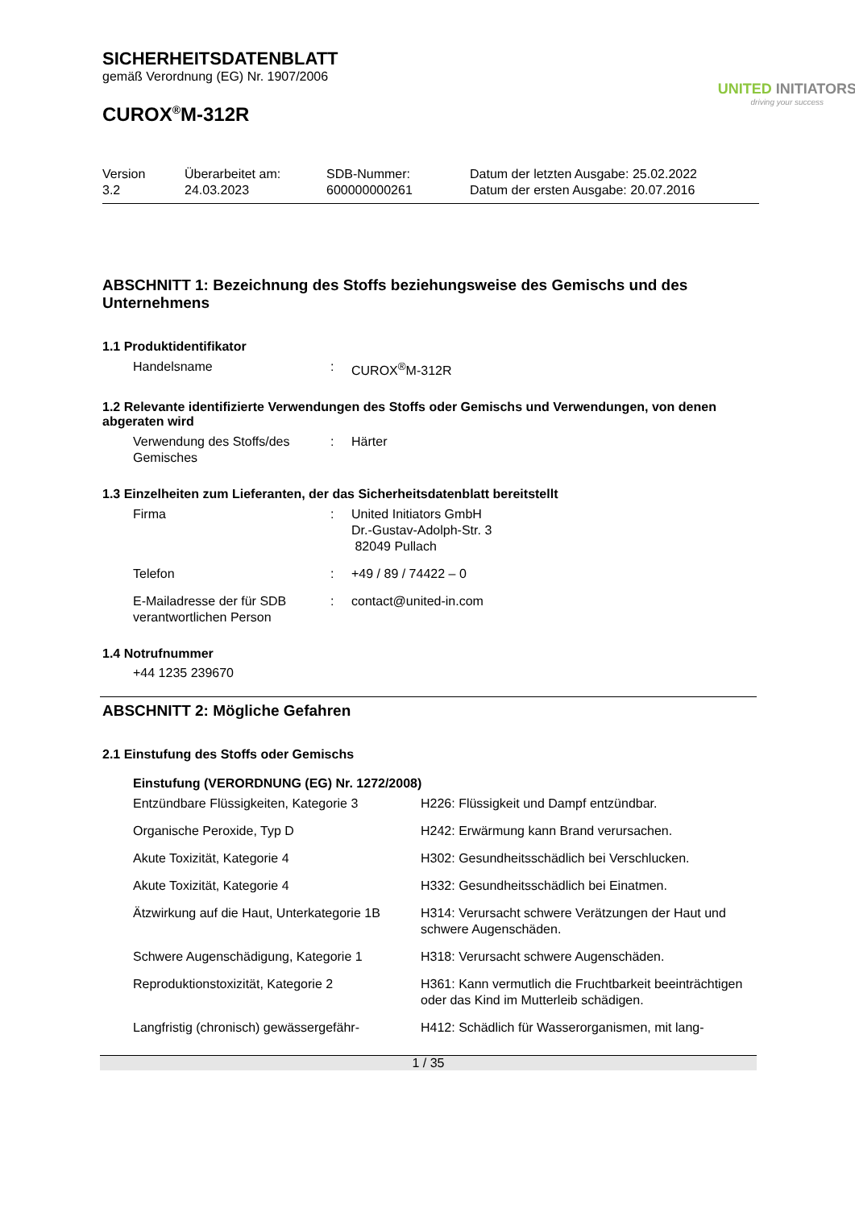SICHERHEITSDATENBLATT
gemäß Verordnung (EG) Nr. 1907/2006
CUROX<sup>®</sup>M-312R
UNITED INITIATORS
driving your success
| Version 3.2 | Überarbeitet am: 24.03.2023 | SDB-Nummer: 600000000261 | Datum der letzten Ausgabe: 25.02.2022 Datum der ersten Ausgabe: 20.07.2016 |
ABSCHNITT 1: Bezeichnung des Stoffs beziehungsweise des Gemischs und des Unternehmens
1.1 Produktidentifikator
| Handelsname | : | CUROX<sup>®</sup>M-312R |
1.2 Relevante identifizierte Verwendungen des Stoffs oder Gemischs und Verwendungen, von denen abgeraten wird
| Verwendung des Stoffs/des Gemisches | : | Härter |
1.3 Einzelheiten zum Lieferanten, der das Sicherheitsdatenblatt bereitstellt
| Firma | : | United Initiators GmbH Dr.-Gustav-Adolph-Str. 3 82049 Pullach |
| Telefon | : | +49 / 89 / 74422 – 0 |
| E-Mailadresse der für SDB verantwortlichen Person | : | contact@united-in.com |
1.4 Notrufnummer
+44 1235 239670
ABSCHNITT 2: Mögliche Gefahren
2.1 Einstufung des Stoffs oder Gemischs
Einstufung (VERORDNUNG (EG) Nr. 1272/2008)
| Entzündbare Flüssigkeiten, Kategorie 3 | H226: Flüssigkeit und Dampf entzündbar. |
| Organische Peroxide, Typ D | H242: Erwärmung kann Brand verursachen. |
| Akute Toxizität, Kategorie 4 | H302: Gesundheitsschädlich bei Verschlucken. |
| Akute Toxizität, Kategorie 4 | H332: Gesundheitsschädlich bei Einatmen. |
| Ätzwirkung auf die Haut, Unterkategorie 1B | H314: Verursacht schwere Verätzungen der Haut und schwere Augenschäden. |
| Schwere Augenschädigung, Kategorie 1 | H318: Verursacht schwere Augenschäden. |
| Reproduktionstoxizität, Kategorie 2 | H361: Kann vermutlich die Fruchtbarkeit beeinträchtigen oder das Kind im Mutterleib schädigen. |
| Langfristig (chronisch) gewässergefähr- | H412: Schädlich für Wasserorganismen, mit lang- |
1 / 35